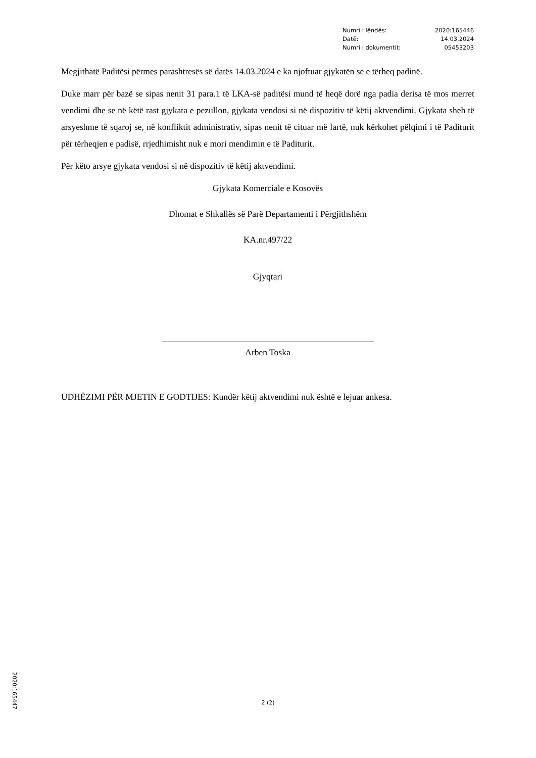| Numri i lëndës: | 2020:165446 |
| Datë: | 14.03.2024 |
| Numri i dokumentit: | 05453203 |
Megjithatë Paditësi përmes parashtresës së datës 14.03.2024 e ka njoftuar gjykatën se e tërheq padinë.
Duke marr për bazë se sipas nenit 31 para.1 të LKA-së paditësi mund të heqë dorë nga padia derisa të mos merret vendimi dhe se në këtë rast gjykata e pezullon, gjykata vendosi si në dispozitiv të këtij aktvendimi. Gjykata sheh të arsyeshme të sqaroj se, në konfliktit administrativ, sipas nenit të cituar më lartë, nuk kërkohet pëlqimi i të Paditurit për tërheqjen e padisë, rrjedhimisht nuk e mori mendimin e të Paditurit.
Për këto arsye gjykata vendosi si në dispozitiv të këtij aktvendimi.
Gjykata Komerciale e Kosovës
Dhomat e Shkallës së Parë Departamenti i Përgjithshëm
KA.nr.497/22
Gjyqtari
Arben Toska
UDHËZIMI PËR MJETIN E GODTIJES: Kundër këtij aktvendimi nuk është e lejuar ankesa.
2020:165447
2 (2)